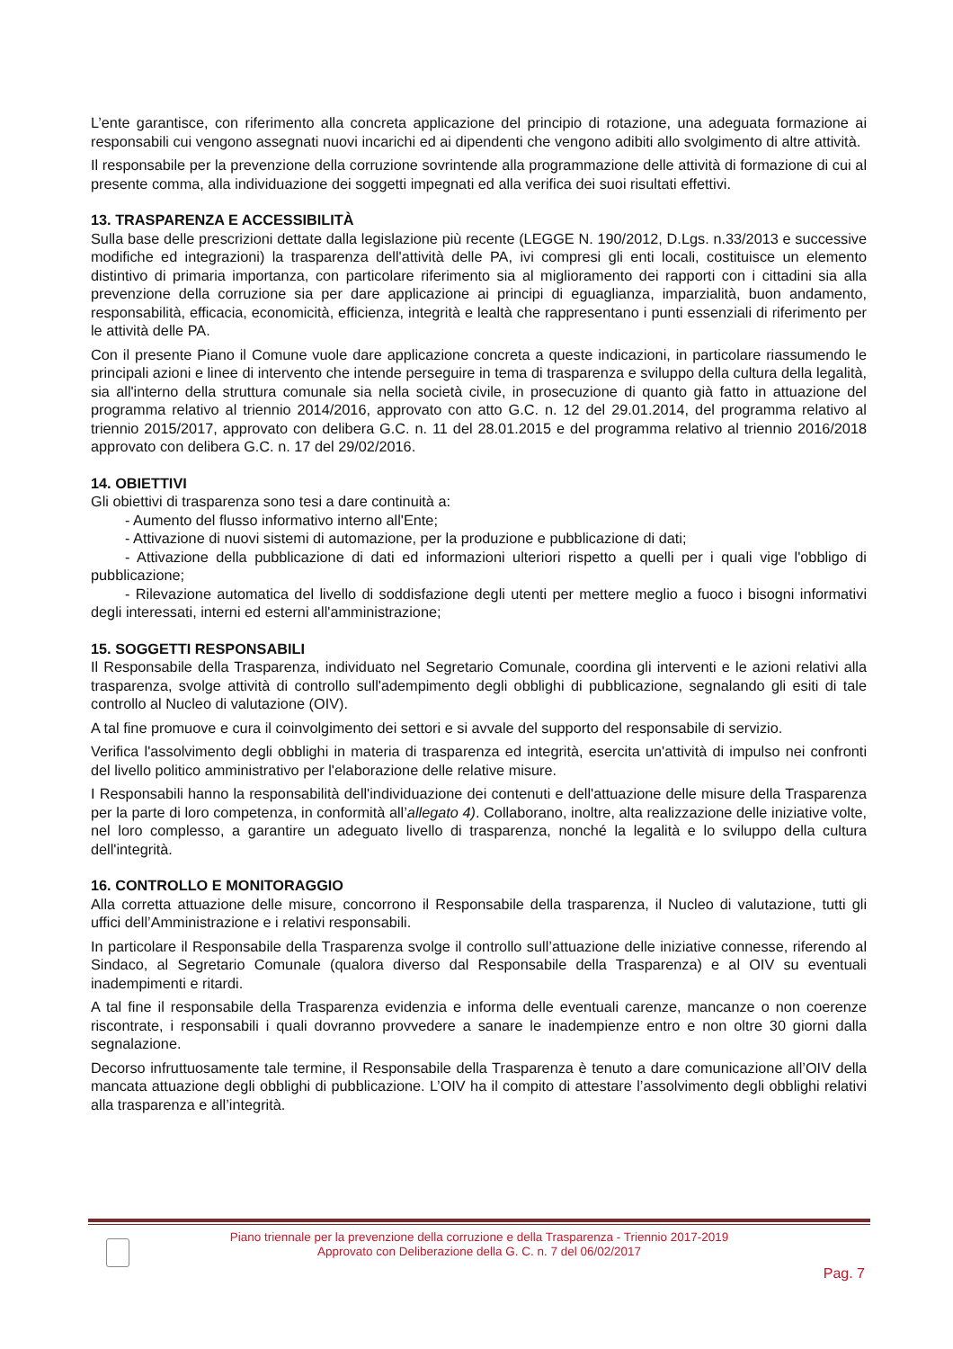L’ente garantisce, con riferimento alla concreta applicazione del principio di rotazione, una adeguata formazione ai responsabili cui vengono assegnati nuovi incarichi ed ai dipendenti che vengono adibiti allo svolgimento di altre attività.
Il responsabile per la prevenzione della corruzione sovrintende alla programmazione delle attività di formazione di cui al presente comma, alla individuazione dei soggetti impegnati ed alla verifica dei suoi risultati effettivi.
13. TRASPARENZA E ACCESSIBILITÀ
Sulla base delle prescrizioni dettate dalla legislazione più recente (LEGGE N. 190/2012, D.Lgs. n.33/2013 e successive modifiche ed integrazioni) la trasparenza dell'attività delle PA, ivi compresi gli enti locali, costituisce un elemento distintivo di primaria importanza, con particolare riferimento sia al miglioramento dei rapporti con i cittadini sia alla prevenzione della corruzione sia per dare applicazione ai principi di eguaglianza, imparzialità, buon andamento, responsabilità, efficacia, economicità, efficienza, integrità e lealtà che rappresentano i punti essenziali di riferimento per le attività delle PA.
Con il presente Piano il Comune vuole dare applicazione concreta a queste indicazioni, in particolare riassumendo le principali azioni e linee di intervento che intende perseguire in tema di trasparenza e sviluppo della cultura della legalità, sia all'interno della struttura comunale sia nella società civile, in prosecuzione di quanto già fatto in attuazione del programma relativo al triennio 2014/2016, approvato con atto G.C. n. 12 del 29.01.2014, del programma relativo al triennio 2015/2017, approvato con delibera G.C. n. 11 del 28.01.2015 e del programma relativo al triennio 2016/2018 approvato con delibera G.C. n. 17 del 29/02/2016.
14. OBIETTIVI
Gli obiettivi di trasparenza sono tesi a dare continuità a:
- Aumento del flusso informativo interno all'Ente;
- Attivazione di nuovi sistemi di automazione, per la produzione e pubblicazione di dati;
- Attivazione della pubblicazione di dati ed informazioni ulteriori rispetto a quelli per i quali vige l'obbligo di pubblicazione;
- Rilevazione automatica del livello di soddisfazione degli utenti per mettere meglio a fuoco i bisogni informativi degli interessati, interni ed esterni all'amministrazione;
15. SOGGETTI RESPONSABILI
Il Responsabile della Trasparenza, individuato nel Segretario Comunale, coordina gli interventi e le azioni relativi alla trasparenza, svolge attività di controllo sull'adempimento degli obblighi di pubblicazione, segnalando gli esiti di tale controllo al Nucleo di valutazione (OIV).
A tal fine promuove e cura il coinvolgimento dei settori e si avvale del supporto del responsabile di servizio.
Verifica l'assolvimento degli obblighi in materia di trasparenza ed integrità, esercita un'attività di impulso nei confronti del livello politico amministrativo per l'elaborazione delle relative misure.
I Responsabili hanno la responsabilità dell'individuazione dei contenuti e dell'attuazione delle misure della Trasparenza per la parte di loro competenza, in conformità all’allegato 4). Collaborano, inoltre, alta realizzazione delle iniziative volte, nel loro complesso, a garantire un adeguato livello di trasparenza, nonché la legalità e lo sviluppo della cultura dell'integrità.
16. CONTROLLO E MONITORAGGIO
Alla corretta attuazione delle misure, concorrono il Responsabile della trasparenza, il Nucleo di valutazione, tutti gli uffici dell’Amministrazione e i relativi responsabili.
In particolare il Responsabile della Trasparenza svolge il controllo sull’attuazione delle iniziative connesse, riferendo al Sindaco, al Segretario Comunale (qualora diverso dal Responsabile della Trasparenza) e al OIV su eventuali inadempimenti e ritardi.
A tal fine il responsabile della Trasparenza evidenzia e informa delle eventuali carenze, mancanze o non coerenze riscontrate, i responsabili i quali dovranno provvedere a sanare le inadempienze entro e non oltre 30 giorni dalla segnalazione.
Decorso infruttuosamente tale termine, il Responsabile della Trasparenza è tenuto a dare comunicazione all’OIV della mancata attuazione degli obblighi di pubblicazione. L’OIV ha il compito di attestare l’assolvimento degli obblighi relativi alla trasparenza e all’integrità.
Piano triennale per la prevenzione della corruzione e della Trasparenza - Triennio 2017-2019
Approvato con Deliberazione della G. C. n. 7 del 06/02/2017
Pag. 7